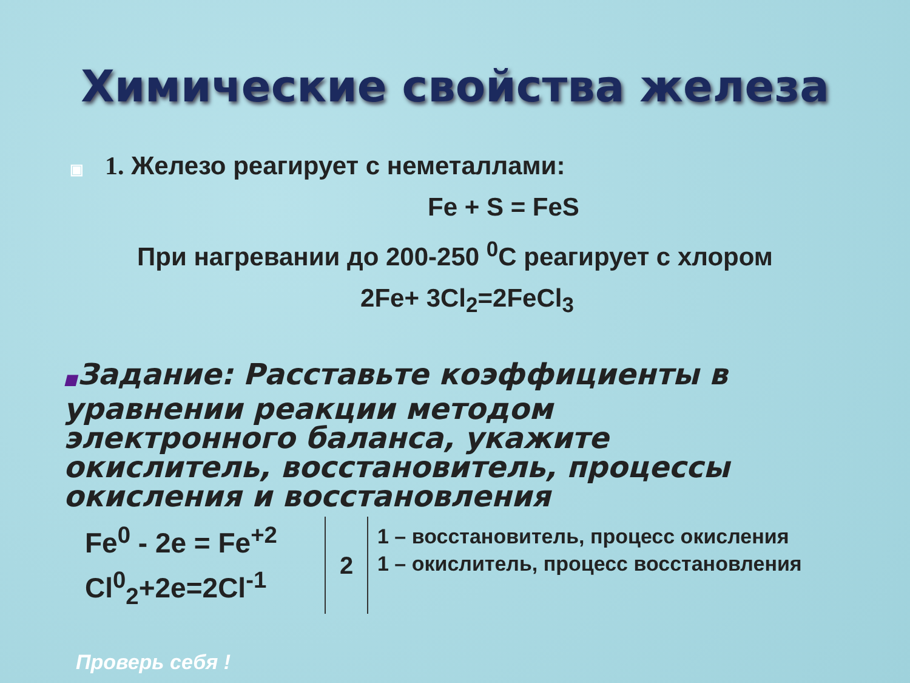Химические свойства железа
▣ 1. Железо реагирует с неметаллами:
Fe + S = FeS
При нагревании до 200-250 <sup>0</sup>C реагирует с хлором
2Fe+ 3Cl<sub>2</sub>=2FeCl<sub>3</sub>
■Задание: Расставьте коэффициенты в уравнении реакции методом электронного баланса, укажите окислитель, восстановитель, процессы окисления и восстановления
Fe<sup>0</sup> - 2e = Fe<sup>+2</sup>
Cl<sup>0</sup><sub>2</sub>+2e=2Cl<sup>-1</sup>
2
1 – восстановитель, процесс окисления
1 – окислитель, процесс восстановления
Проверь себя !